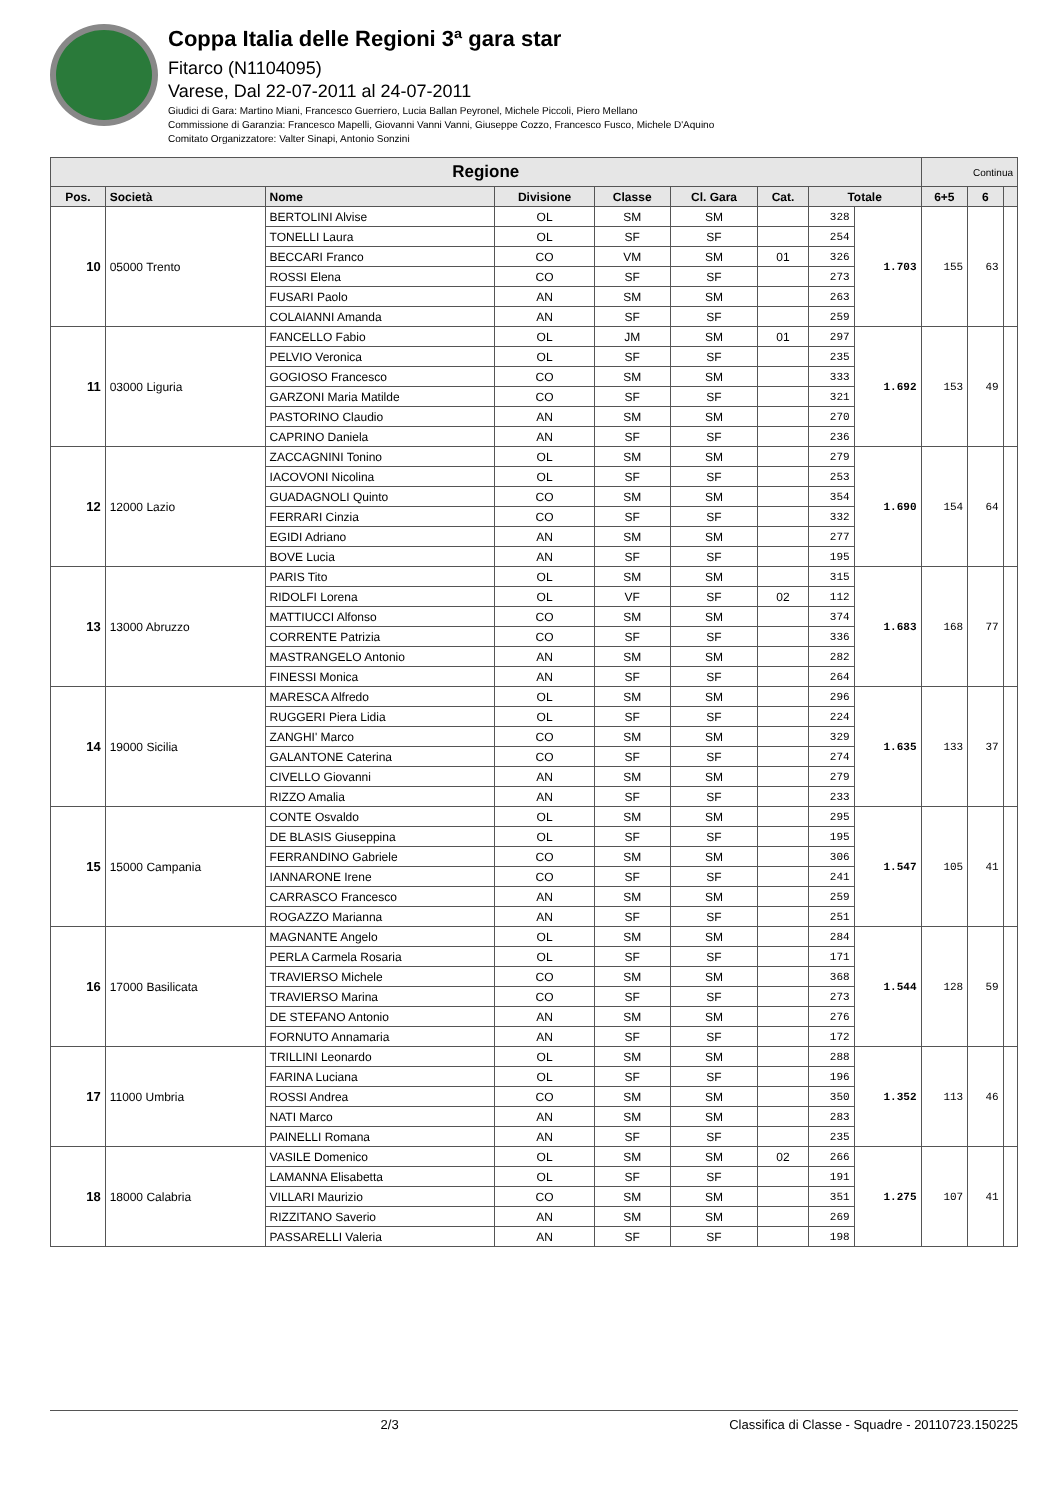Coppa Italia delle Regioni 3ª gara star
Fitarco (N1104095)
Varese, Dal 22-07-2011 al 24-07-2011
Giudici di Gara: Martino Miani, Francesco Guerriero, Lucia Ballan Peyronel, Michele Piccoli, Piero Mellano
Commissione di Garanzia: Francesco Mapelli, Giovanni Vanni Vanni, Giuseppe Cozzo, Francesco Fusco, Michele D'Aquino
Comitato Organizzatore: Valter Sinapi, Antonio Sonzini
| Regione | | | | | | | | | Continua | | |
| --- | --- | --- | --- | --- | --- | --- | --- | --- | --- | --- | --- |
| Pos. | Società | Nome | Divisione | Classe | Cl. Gara | Cat. | Totale | | 6+5 | 6 | |
| 10 | 05000 Trento | BERTOLINI Alvise | OL | SM | SM | | 328 | 1.703 | 155 | 63 | |
| | | TONELLI Laura | OL | SF | SF | | 254 | | | | |
| | | BECCARI Franco | CO | VM | SM | 01 | 326 | | | | |
| | | ROSSI Elena | CO | SF | SF | | 273 | | | | |
| | | FUSARI Paolo | AN | SM | SM | | 263 | | | | |
| | | COLAIANNI Amanda | AN | SF | SF | | 259 | | | | |
| 11 | 03000 Liguria | FANCELLO Fabio | OL | JM | SM | 01 | 297 | 1.692 | 153 | 49 | |
| | | PELVIO Veronica | OL | SF | SF | | 235 | | | | |
| | | GOGIOSO Francesco | CO | SM | SM | | 333 | | | | |
| | | GARZONI Maria Matilde | CO | SF | SF | | 321 | | | | |
| | | PASTORINO Claudio | AN | SM | SM | | 270 | | | | |
| | | CAPRINO Daniela | AN | SF | SF | | 236 | | | | |
| 12 | 12000 Lazio | ZACCAGNINI Tonino | OL | SM | SM | | 279 | 1.690 | 154 | 64 | |
| | | IACOVONI Nicolina | OL | SF | SF | | 253 | | | | |
| | | GUADAGNOLI Quinto | CO | SM | SM | | 354 | | | | |
| | | FERRARI Cinzia | CO | SF | SF | | 332 | | | | |
| | | EGIDI Adriano | AN | SM | SM | | 277 | | | | |
| | | BOVE Lucia | AN | SF | SF | | 195 | | | | |
| 13 | 13000 Abruzzo | PARIS Tito | OL | SM | SM | | 315 | 1.683 | 168 | 77 | |
| | | RIDOLFI Lorena | OL | VF | SF | 02 | 112 | | | | |
| | | MATTIUCCI Alfonso | CO | SM | SM | | 374 | | | | |
| | | CORRENTE Patrizia | CO | SF | SF | | 336 | | | | |
| | | MASTRANGELO Antonio | AN | SM | SM | | 282 | | | | |
| | | FINESSI Monica | AN | SF | SF | | 264 | | | | |
| 14 | 19000 Sicilia | MARESCA Alfredo | OL | SM | SM | | 296 | 1.635 | 133 | 37 | |
| | | RUGGERI Piera Lidia | OL | SF | SF | | 224 | | | | |
| | | ZANGHI' Marco | CO | SM | SM | | 329 | | | | |
| | | GALANTONE Caterina | CO | SF | SF | | 274 | | | | |
| | | CIVELLO Giovanni | AN | SM | SM | | 279 | | | | |
| | | RIZZO Amalia | AN | SF | SF | | 233 | | | | |
| 15 | 15000 Campania | CONTE Osvaldo | OL | SM | SM | | 295 | 1.547 | 105 | 41 | |
| | | DE BLASIS Giuseppina | OL | SF | SF | | 195 | | | | |
| | | FERRANDINO Gabriele | CO | SM | SM | | 306 | | | | |
| | | IANNARONE Irene | CO | SF | SF | | 241 | | | | |
| | | CARRASCO Francesco | AN | SM | SM | | 259 | | | | |
| | | ROGAZZO Marianna | AN | SF | SF | | 251 | | | | |
| 16 | 17000 Basilicata | MAGNANTE Angelo | OL | SM | SM | | 284 | 1.544 | 128 | 59 | |
| | | PERLA Carmela Rosaria | OL | SF | SF | | 171 | | | | |
| | | TRAVIERSO Michele | CO | SM | SM | | 368 | | | | |
| | | TRAVIERSO Marina | CO | SF | SF | | 273 | | | | |
| | | DE STEFANO Antonio | AN | SM | SM | | 276 | | | | |
| | | FORNUTO Annamaria | AN | SF | SF | | 172 | | | | |
| 17 | 11000 Umbria | TRILLINI Leonardo | OL | SM | SM | | 288 | 1.352 | 113 | 46 | |
| | | FARINA Luciana | OL | SF | SF | | 196 | | | | |
| | | ROSSI Andrea | CO | SM | SM | | 350 | | | | |
| | | NATI Marco | AN | SM | SM | | 283 | | | | |
| | | PAINELLI Romana | AN | SF | SF | | 235 | | | | |
| 18 | 18000 Calabria | VASILE Domenico | OL | SM | SM | 02 | 266 | 1.275 | 107 | 41 | |
| | | LAMANNA Elisabetta | OL | SF | SF | | 191 | | | | |
| | | VILLARI Maurizio | CO | SM | SM | | 351 | | | | |
| | | RIZZITANO Saverio | AN | SM | SM | | 269 | | | | |
| | | PASSARELLI Valeria | AN | SF | SF | | 198 | | | | |
2/3 Classifica di Classe - Squadre - 20110723.150225